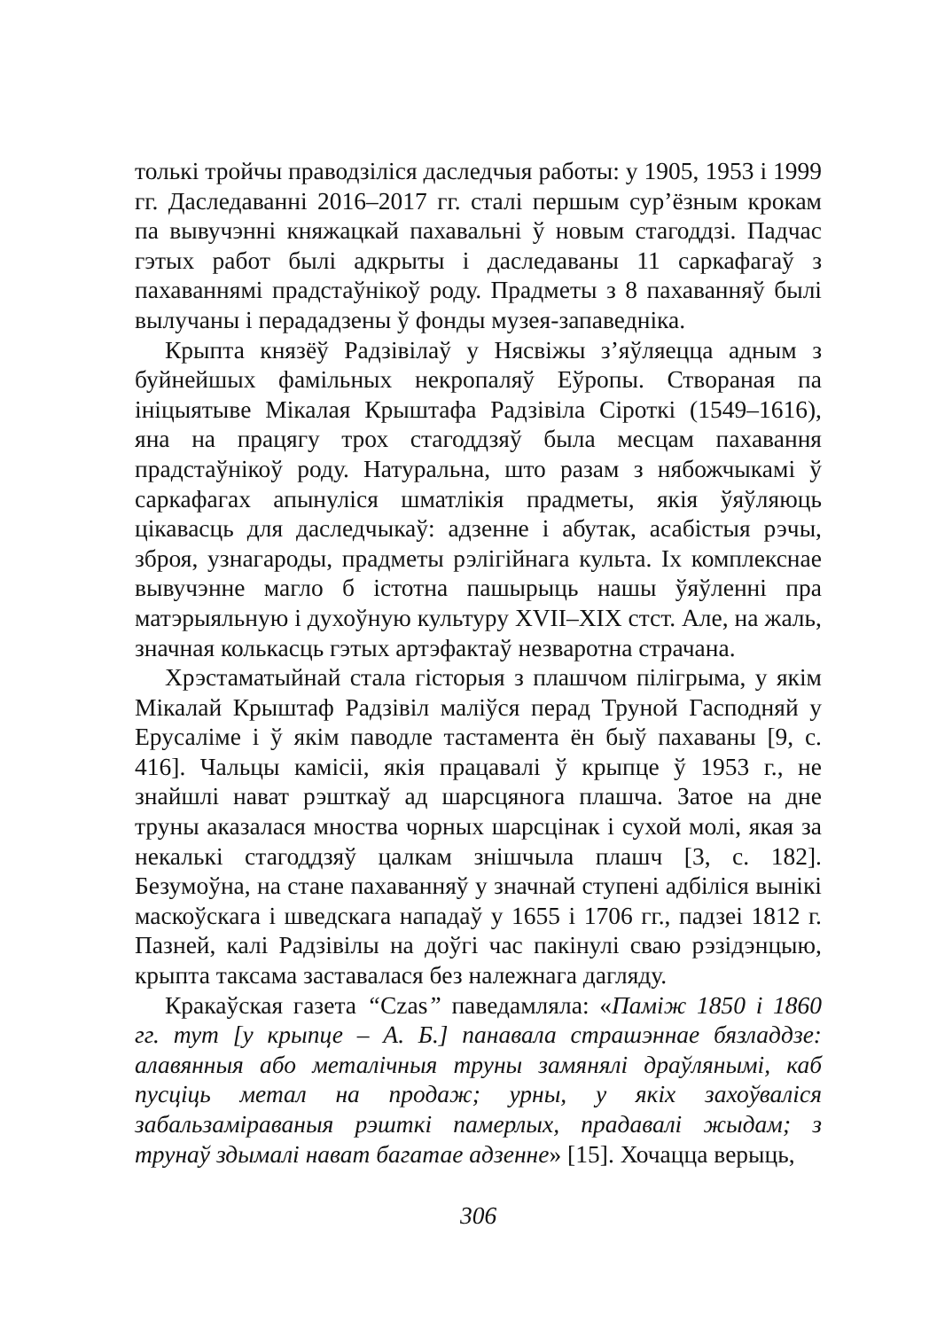толькі тройчы праводзіліся даследчыя работы: у 1905, 1953 і 1999 гг. Даследаванні 2016–2017 гг. сталі першым сур’ёзным крокам па вывучэнні княжацкай пахавальні ў новым стагоддзі. Падчас гэтых работ былі адкрыты і даследаваны 11 саркафагаў з пахаваннямі прадстаўнікоў роду. Прадметы з 8 пахаванняў былі вылучаны і перададзены ў фонды музея-запаведніка.
Крыпта князёў Радзівілаў у Нясвіжы з’яўляецца адным з буйнейшых фамільных некропаляў Еўропы. Створаная па ініцыятыве Мікалая Крыштафа Радзівіла Сіроткі (1549–1616), яна на працягу трох стагоддзяў была месцам пахавання прадстаўнікоў роду. Натуральна, што разам з нябожчыкамі ў саркафагах апынуліся шматлікія прадметы, якія ўяўляюць цікавасць для даследчыкаў: адзенне і абутак, асабістыя рэчы, зброя, узнагароды, прадметы рэлігійнага культа. Іх комплекснае вывучэнне магло б істотна пашырыць нашы ўяўленні пра матэрыяльную і духоўную культуру XVII–XIX стст. Але, на жаль, значная колькасць гэтых артэфактаў незваротна страчана.
Хрэстаматыйнай стала гісторыя з плашчом пілігрыма, у якім Мікалай Крыштаф Радзівіл маліўся перад Труной Гасподняй у Ерусаліме і ў якім паводле тастамента ён быў пахаваны [9, с. 416]. Чальцы камісіі, якія працавалі ў крыпце ў 1953 г., не знайшлі нават рэшткаў ад шарсцянога плашча. Затое на дне труны аказалася мноства чорных шарсцінак і сухой молі, якая за некалькі стагоддзяў цалкам знішчыла плашч [3, с. 182]. Безумоўна, на стане пахаванняў у значнай ступені адбіліся вынікі маскоўскага і шведскага нападаў у 1655 і 1706 гг., падзеі 1812 г. Пазней, калі Радзівілы на доўгі час пакінулі сваю рэзідэнцыю, крыпта таксама заставалася без належнага дагляду.
Кракаўская газета “Czas” паведамляла: «Паміж 1850 і 1860 гг. тут [у крыпце – А. Б.] панавала страшэннае бязладдзе: алавянныя або металічныя труны замянялі драўлянымі, каб пусціць метал на продаж; урны, у якіх захоўваліся забальзамiраваныя рэшткі памерлых, прадавалі жыдам; з трунаў здымалі нават багатае адзенне» [15]. Хочацца верыць,
306